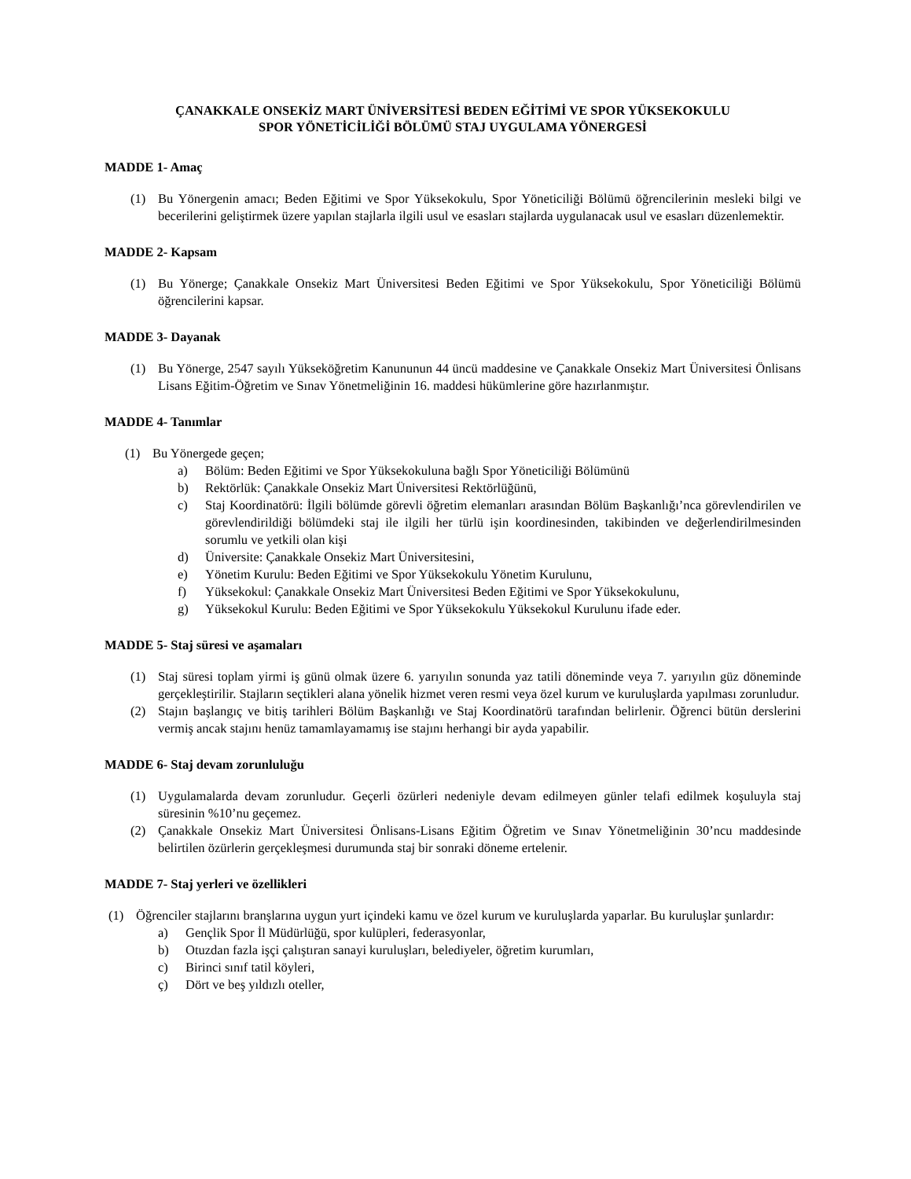ÇANAKKALE ONSEKİZ MART ÜNİVERSİTESİ BEDEN EĞİTİMİ VE SPOR YÜKSEKOKULU
SPOR YÖNETİCİLİĞİ BÖLÜMÜ STAJ UYGULAMA YÖNERGESİ
MADDE 1- Amaç
(1) Bu Yönergenin amacı; Beden Eğitimi ve Spor Yüksekokulu, Spor Yöneticiliği Bölümü öğrencilerinin mesleki bilgi ve becerilerini geliştirmek üzere yapılan stajlarla ilgili usul ve esasları stajlarda uygulanacak usul ve esasları düzenlemektir.
MADDE 2- Kapsam
(1) Bu Yönerge; Çanakkale Onsekiz Mart Üniversitesi Beden Eğitimi ve Spor Yüksekokulu, Spor Yöneticiliği Bölümü öğrencilerini kapsar.
MADDE 3- Dayanak
(1) Bu Yönerge, 2547 sayılı Yükseköğretim Kanununun 44 üncü maddesine ve Çanakkale Onsekiz Mart Üniversitesi Önlisans Lisans Eğitim-Öğretim ve Sınav Yönetmeliğinin 16. maddesi hükümlerine göre hazırlanmıştır.
MADDE 4- Tanımlar
(1) Bu Yönergede geçen;
a) Bölüm: Beden Eğitimi ve Spor Yüksekokuluna bağlı Spor Yöneticiliği Bölümünü
b) Rektörlük: Çanakkale Onsekiz Mart Üniversitesi Rektörlüğünü,
c) Staj Koordinatörü: İlgili bölümde görevli öğretim elemanları arasından Bölüm Başkanlığı’nca görevlendirilen ve görevlendirildiği bölümdeki staj ile ilgili her türlü işin koordinesinden, takibinden ve değerlendirilmesinden sorumlu ve yetkili olan kişi
d) Üniversite: Çanakkale Onsekiz Mart Üniversitesini,
e) Yönetim Kurulu: Beden Eğitimi ve Spor Yüksekokulu Yönetim Kurulunu,
f) Yüksekokul: Çanakkale Onsekiz Mart Üniversitesi Beden Eğitimi ve Spor Yüksekokulunu,
g) Yüksekokul Kurulu: Beden Eğitimi ve Spor Yüksekokulu Yüksekokul Kurulunu ifade eder.
MADDE 5- Staj süresi ve aşamaları
(1) Staj süresi toplam yirmi iş günü olmak üzere 6. yarıyılın sonunda yaz tatili döneminde veya 7. yarıyılın güz döneminde gerçekleştirilir. Stajların seçtikleri alana yönelik hizmet veren resmi veya özel kurum ve kuruluşlarda yapılması zorunludur.
(2) Stajın başlangıç ve bitiş tarihleri Bölüm Başkanlığı ve Staj Koordinatörü tarafından belirlenir. Öğrenci bütün derslerini vermiş ancak stajını henüz tamamlayamamış ise stajını herhangi bir ayda yapabilir.
MADDE 6- Staj devam zorunluluğu
(1) Uygulamalarda devam zorunludur. Geçerli özürleri nedeniyle devam edilmeyen günler telafi edilmek koşuluyla staj süresinin %10’nu geçemez.
(2) Çanakkale Onsekiz Mart Üniversitesi Önlisans-Lisans Eğitim Öğretim ve Sınav Yönetmeliğinin 30’ncu maddesinde belirtilen özürlerin gerçekleşmesi durumunda staj bir sonraki döneme ertelenir.
MADDE 7- Staj yerleri ve özellikleri
(1) Öğrenciler stajlarını branşlarına uygun yurt içindeki kamu ve özel kurum ve kuruluşlarda yaparlar. Bu kuruluşlar şunlardır:
a) Gençlik Spor İl Müdürlüğü, spor kulüpleri, federasyonlar,
b) Otuzdan fazla işçi çalıştıran sanayi kuruluşları, belediyeler, öğretim kurumları,
c) Birinci sınıf tatil köyleri,
ç) Dört ve beş yıldızlı oteller,